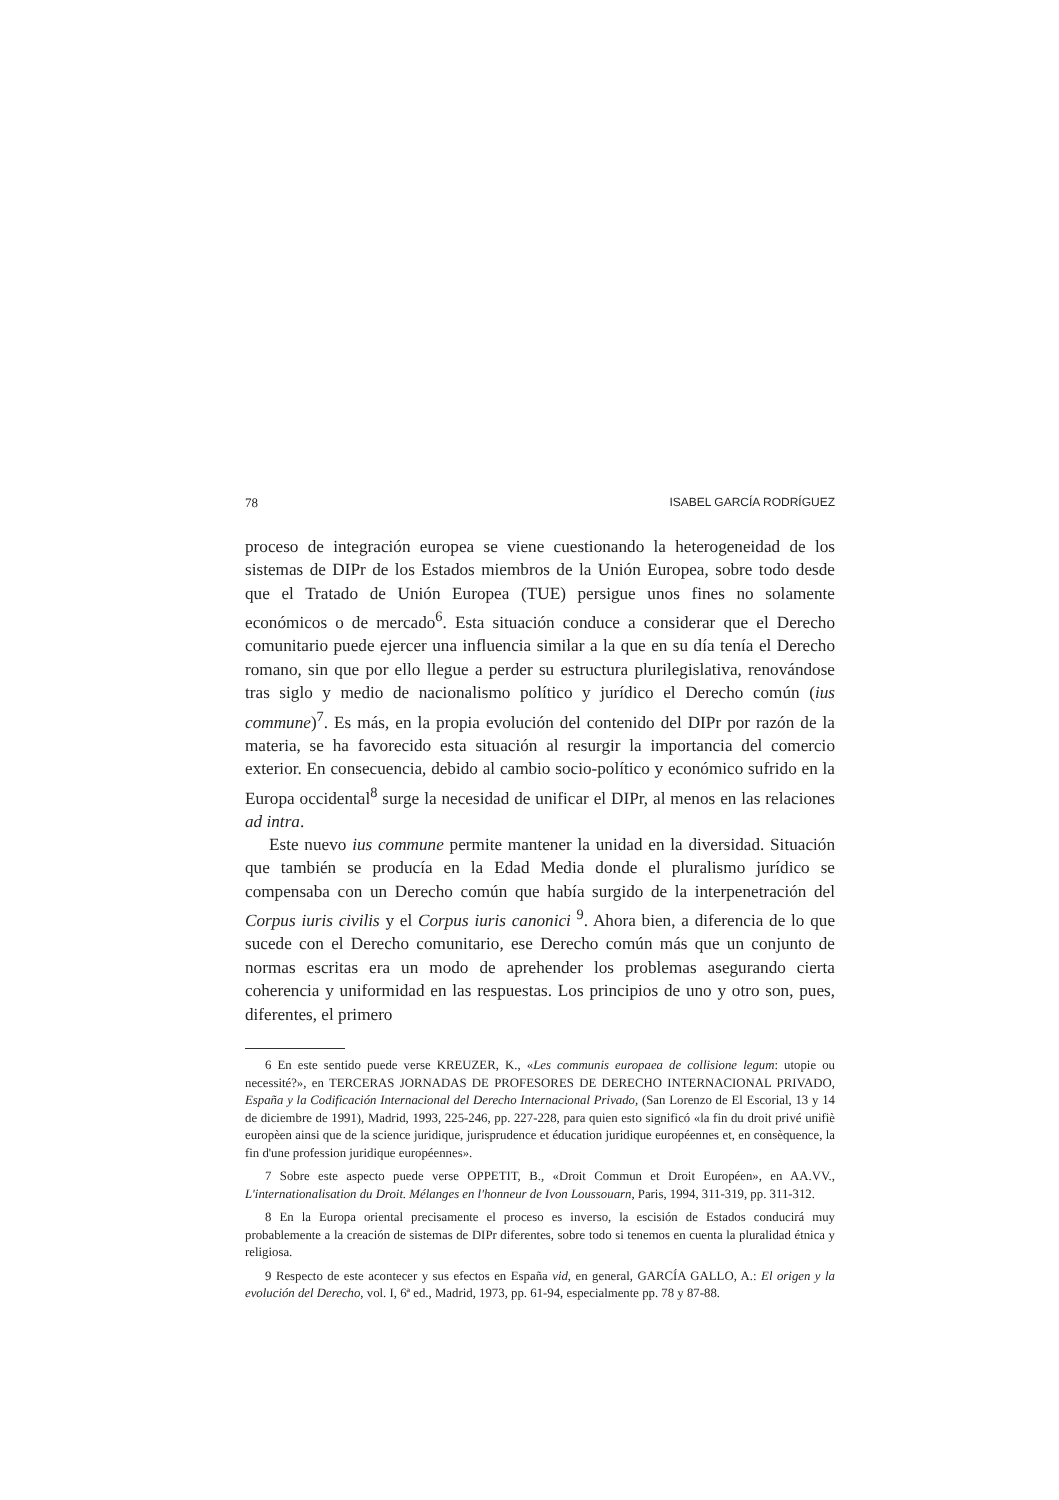78 ISABEL GARCÍA RODRÍGUEZ
proceso de integración europea se viene cuestionando la heterogeneidad de los sistemas de DIPr de los Estados miembros de la Unión Europea, sobre todo desde que el Tratado de Unión Europea (TUE) persigue unos fines no solamente económicos o de mercado<sup>6</sup>. Esta situación conduce a considerar que el Derecho comunitario puede ejercer una influencia similar a la que en su día tenía el Derecho romano, sin que por ello llegue a perder su estructura plurilegislativa, renovándose tras siglo y medio de nacionalismo político y jurídico el Derecho común (ius commune)<sup>7</sup>. Es más, en la propia evolución del contenido del DIPr por razón de la materia, se ha favorecido esta situación al resurgir la importancia del comercio exterior. En consecuencia, debido al cambio socio-político y económico sufrido en la Europa occidental<sup>8</sup> surge la necesidad de unificar el DIPr, al menos en las relaciones ad intra.
Este nuevo ius commune permite mantener la unidad en la diversidad. Situación que también se producía en la Edad Media donde el pluralismo jurídico se compensaba con un Derecho común que había surgido de la interpenetración del Corpus iuris civilis y el Corpus iuris canonici <sup>9</sup>. Ahora bien, a diferencia de lo que sucede con el Derecho comunitario, ese Derecho común más que un conjunto de normas escritas era un modo de aprehender los problemas asegurando cierta coherencia y uniformidad en las respuestas. Los principios de uno y otro son, pues, diferentes, el primero
6 En este sentido puede verse KREUZER, K., «Les communis europaea de collisione legum: utopie ou necessité?», en TERCERAS JORNADAS DE PROFESORES DE DERECHO INTERNACIONAL PRIVADO, España y la Codificación Internacional del Derecho Internacional Privado, (San Lorenzo de El Escorial, 13 y 14 de diciembre de 1991), Madrid, 1993, 225-246, pp. 227-228, para quien esto significó «la fin du droit privé unifiè europèen ainsi que de la science juridique, jurisprudence et éducation juridique européennes et, en consèquence, la fin d'une profession juridique européennes».
7 Sobre este aspecto puede verse OPPETIT, B., «Droit Commun et Droit Européen», en AA.VV., L'internationalisation du Droit. Mélanges en l'honneur de Ivon Loussouarn, Paris, 1994, 311-319, pp. 311-312.
8 En la Europa oriental precisamente el proceso es inverso, la escisión de Estados conducirá muy probablemente a la creación de sistemas de DIPr diferentes, sobre todo si tenemos en cuenta la pluralidad étnica y religiosa.
9 Respecto de este acontecer y sus efectos en España vid, en general, GARCÍA GALLO, A.: El origen y la evolución del Derecho, vol. I, 6ª ed., Madrid, 1973, pp. 61-94, especialmente pp. 78 y 87-88.